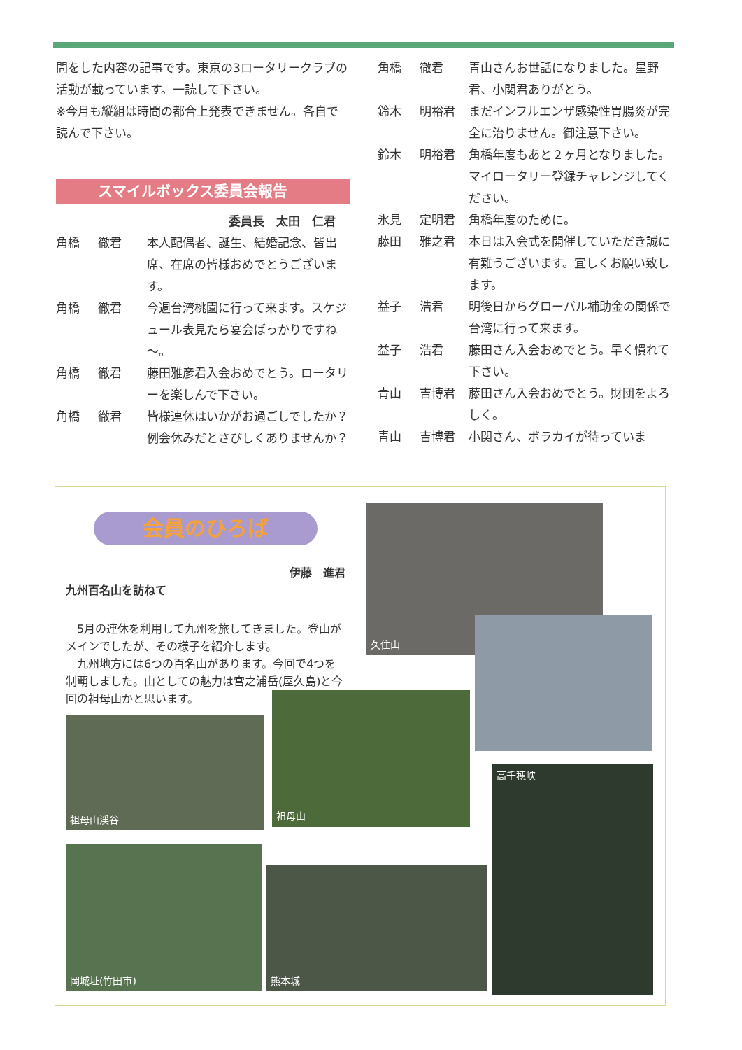問をした内容の記事です。東京の3ロータリークラブの活動が載っています。一読して下さい。
※今月も縦組は時間の都合上発表できません。各自で読んで下さい。
スマイルボックス委員会報告
委員長　太田　仁君
角橋 徹君 本人配偶者、誕生、結婚記念、皆出席、在席の皆様おめでとうございます。
角橋 徹君 今週台湾桃園に行って来ます。スケジュール表見たら宴会ばっかりですね～。
角橋 徹君 藤田雅彦君入会おめでとう。ロータリーを楽しんで下さい。
角橋 徹君 皆様連休はいかがお過ごしでしたか？例会休みだとさびしくありませんか？
角橋 徹君 青山さんお世話になりました。星野君、小関君ありがとう。
鈴木 明裕君 まだインフルエンザ感染性胃腸炎が完全に治りません。御注意下さい。
鈴木 明裕君 角橋年度もあと２ヶ月となりました。マイロータリー登録チャレンジしてください。
氷見 定明君 角橋年度のために。
藤田 雅之君 本日は入会式を開催していただき誠に有難うございます。宜しくお願い致します。
益子 浩君 明後日からグローバル補助金の関係で台湾に行って来ます。
益子 浩君 藤田さん入会おめでとう。早く慣れて下さい。
青山 吉博君 藤田さん入会おめでとう。財団をよろしく。
青山 吉博君 小関さん、ボラカイが待っていま
会員のひろば
伊藤　進君
九州百名山を訪ねて
　5月の連休を利用して九州を旅してきました。登山がメインでしたが、その様子を紹介します。
　九州地方には6つの百名山があります。今回で4つを制覇しました。山としての魅力は宮之浦岳(屋久島)と今回の祖母山かと思います。
久住山
祖母山
祖母山渓谷
高千穂峡
岡城址(竹田市)
熊本城